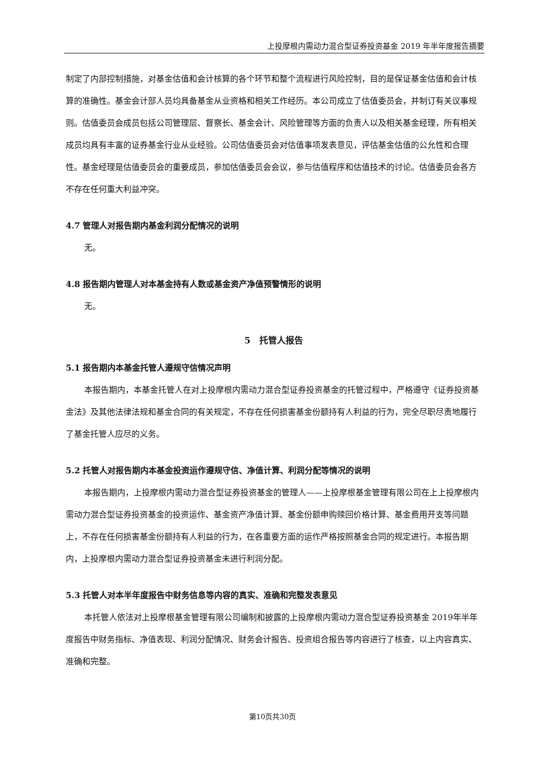上投摩根内需动力混合型证券投资基金 2019 年半年度报告摘要
制定了内部控制措施，对基金估值和会计核算的各个环节和整个流程进行风险控制，目的是保证基金估值和会计核算的准确性。基金会计部人员均具备基金从业资格和相关工作经历。本公司成立了估值委员会，并制订有关议事规则。估值委员会成员包括公司管理层、督察长、基金会计、风险管理等方面的负责人以及相关基金经理，所有相关成员均具有丰富的证券基金行业从业经验。公司估值委员会对估值事项发表意见，评估基金估值的公允性和合理性。基金经理是估值委员会的重要成员，参加估值委员会会议，参与估值程序和估值技术的讨论。估值委员会各方不存在任何重大利益冲突。
4.7 管理人对报告期内基金利润分配情况的说明
无。
4.8 报告期内管理人对本基金持有人数或基金资产净值预警情形的说明
无。
5 托管人报告
5.1 报告期内本基金托管人遵规守信情况声明
本报告期内，本基金托管人在对上投摩根内需动力混合型证券投资基金的托管过程中，严格遵守《证券投资基金法》及其他法律法规和基金合同的有关规定，不存在任何损害基金份额持有人利益的行为，完全尽职尽责地履行了基金托管人应尽的义务。
5.2 托管人对报告期内本基金投资运作遵规守信、净值计算、利润分配等情况的说明
本报告期内，上投摩根内需动力混合型证券投资基金的管理人——上投摩根基金管理有限公司在上上投摩根内需动力混合型证券投资基金的投资运作、基金资产净值计算、基金份额申购赎回价格计算、基金费用开支等问题上，不存在任何损害基金份额持有人利益的行为，在各重要方面的运作严格按照基金合同的规定进行。本报告期内，上投摩根内需动力混合型证券投资基金未进行利润分配。
5.3 托管人对本半年度报告中财务信息等内容的真实、准确和完整发表意见
本托管人依法对上投摩根基金管理有限公司编制和披露的上投摩根内需动力混合型证券投资基金 2019年半年度报告中财务指标、净值表现、利润分配情况、财务会计报告、投资组合报告等内容进行了核查，以上内容真实、准确和完整。
第10页共30页